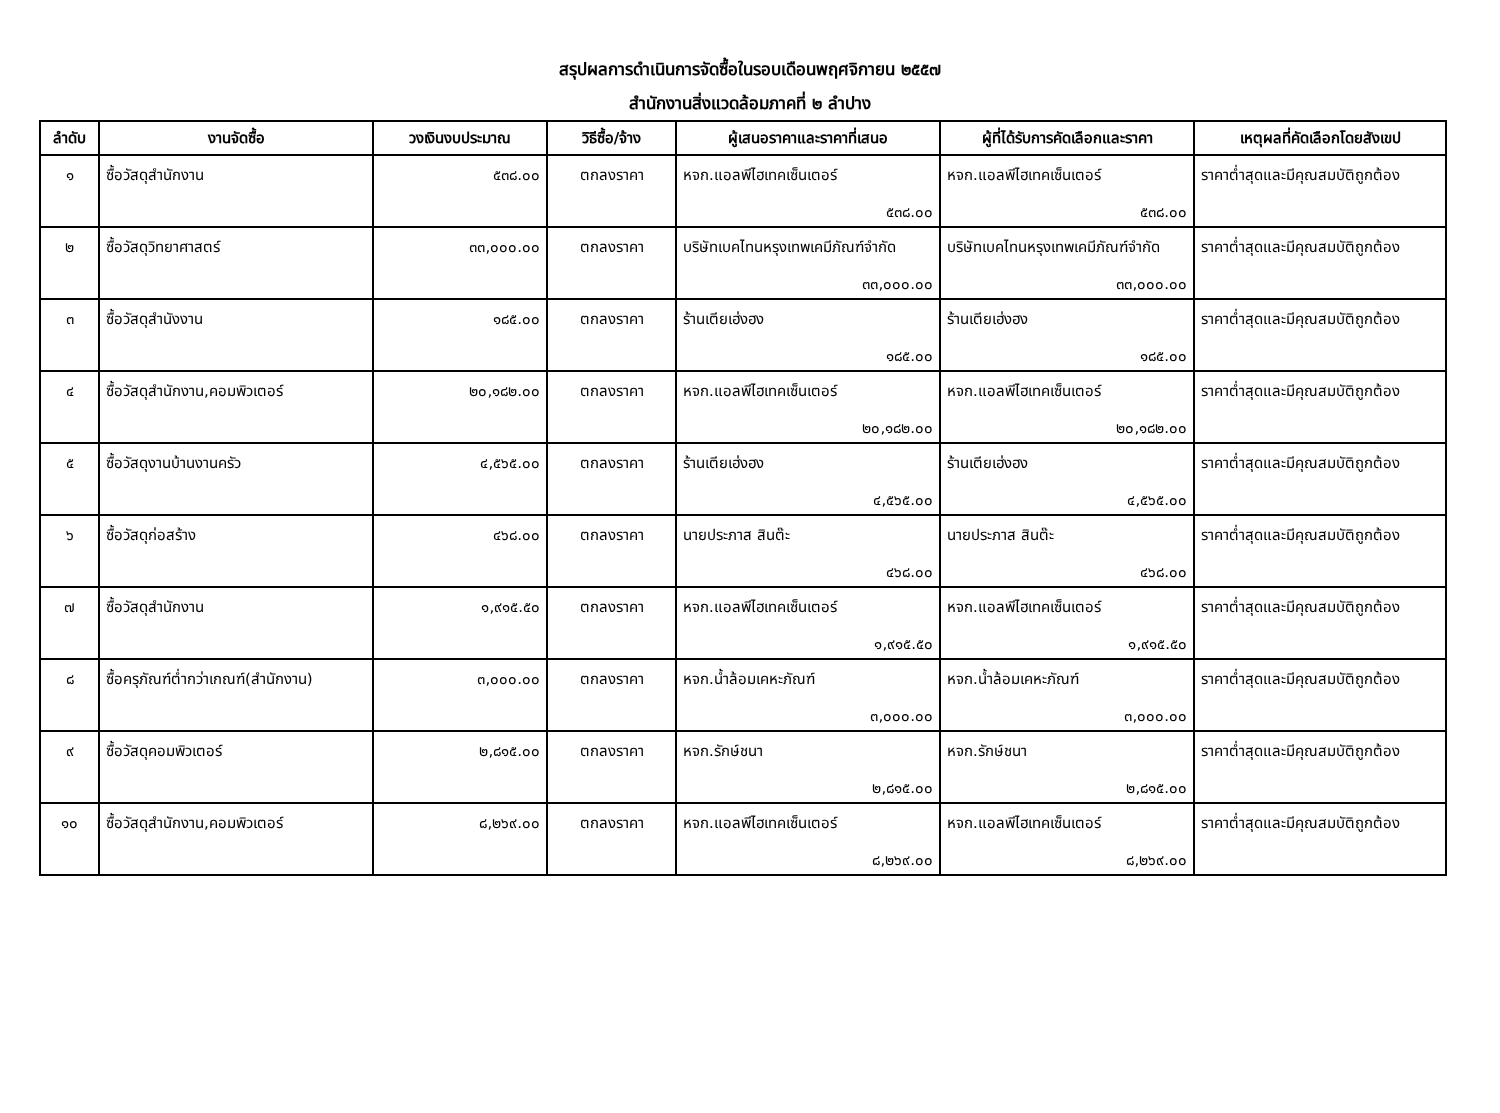สรุปผลการดำเนินการจัดซื้อในรอบเดือนพฤศจิกายน ๒๕๕๗
สำนักงานสิ่งแวดล้อมภาคที่ ๒ ลำปาง
| ลำดับ | งานจัดซื้อ | วงเงินงบประมาณ | วิธีซื้อ/จ้าง | ผู้เสนอราคาและราคาที่เสนอ | ผู้ที่ได้รับการคัดเลือกและราคา | เหตุผลที่คัดเลือกโดยสังเขป |
| --- | --- | --- | --- | --- | --- | --- |
| ๑ | ซื้อวัสดุสำนักงาน | ๕๓๘.๐๐ | ตกลงราคา | หจก.แอลพีไฮเทคเซ็นเตอร์ ๕๓๘.๐๐ | หจก.แอลพีไฮเทคเซ็นเตอร์ ๕๓๘.๐๐ | ราคาต่ำสุดและมีคุณสมบัติถูกต้อง |
| ๒ | ซื้อวัสดุวิทยาศาสตร์ | ๓๓,๐๐๐.๐๐ | ตกลงราคา | บริษัทเบคไทนหรุงเทพเคมีภัณฑ์จำกัด ๓๓,๐๐๐.๐๐ | บริษัทเบคไทนหรุงเทพเคมีภัณฑ์จำกัด ๓๓,๐๐๐.๐๐ | ราคาต่ำสุดและมีคุณสมบัติถูกต้อง |
| ๓ | ซื้อวัสดุสำนังงาน | ๑๘๕.๐๐ | ตกลงราคา | ร้านเตียเฮ่งฮง ๑๘๕.๐๐ | ร้านเตียเฮ่งฮง ๑๘๕.๐๐ | ราคาต่ำสุดและมีคุณสมบัติถูกต้อง |
| ๔ | ซื้อวัสดุสำนักงาน,คอมพิวเตอร์ | ๒๐,๑๘๒.๐๐ | ตกลงราคา | หจก.แอลพีไฮเทคเซ็นเตอร์ ๒๐,๑๘๒.๐๐ | หจก.แอลพีไฮเทคเซ็นเตอร์ ๒๐,๑๘๒.๐๐ | ราคาต่ำสุดและมีคุณสมบัติถูกต้อง |
| ๕ | ซื้อวัสดุงานบ้านงานครัว | ๔,๕๖๕.๐๐ | ตกลงราคา | ร้านเตียเฮ่งฮง ๔,๕๖๕.๐๐ | ร้านเตียเฮ่งฮง ๔,๕๖๕.๐๐ | ราคาต่ำสุดและมีคุณสมบัติถูกต้อง |
| ๖ | ซื้อวัสดุก่อสร้าง | ๔๖๘.๐๐ | ตกลงราคา | นายประภาส สินต๊ะ ๔๖๘.๐๐ | นายประภาส สินต๊ะ ๔๖๘.๐๐ | ราคาต่ำสุดและมีคุณสมบัติถูกต้อง |
| ๗ | ซื้อวัสดุสำนักงาน | ๑,๙๑๕.๕๐ | ตกลงราคา | หจก.แอลพีไฮเทคเซ็นเตอร์ ๑,๙๑๕.๕๐ | หจก.แอลพีไฮเทคเซ็นเตอร์ ๑,๙๑๕.๕๐ | ราคาต่ำสุดและมีคุณสมบัติถูกต้อง |
| ๘ | ซื้อครุภัณฑ์ต่ำกว่าเกณฑ์(สำนักงาน) | ๓,๐๐๐.๐๐ | ตกลงราคา | หจก.น้ำล้อมเคหะภัณฑ์ ๓,๐๐๐.๐๐ | หจก.น้ำล้อมเคหะภัณฑ์ ๓,๐๐๐.๐๐ | ราคาต่ำสุดและมีคุณสมบัติถูกต้อง |
| ๙ | ซื้อวัสดุคอมพิวเตอร์ | ๒,๘๑๕.๐๐ | ตกลงราคา | หจก.รักษ์ชนา ๒,๘๑๕.๐๐ | หจก.รักษ์ชนา ๒,๘๑๕.๐๐ | ราคาต่ำสุดและมีคุณสมบัติถูกต้อง |
| ๑๐ | ซื้อวัสดุสำนักงาน,คอมพิวเตอร์ | ๘,๒๖๙.๐๐ | ตกลงราคา | หจก.แอลพีไฮเทคเซ็นเตอร์ ๘,๒๖๙.๐๐ | หจก.แอลพีไฮเทคเซ็นเตอร์ ๘,๒๖๙.๐๐ | ราคาต่ำสุดและมีคุณสมบัติถูกต้อง |